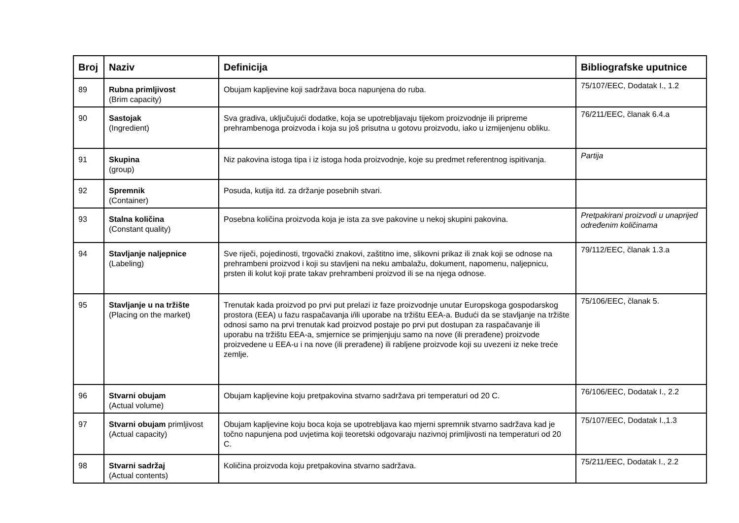| Broj | Naziv | Definicija | Bibliografske uputnice |
| --- | --- | --- | --- |
| 89 | Rubna primljivost (Brim capacity) | Obujam kapljevine koji sadržava boca napunjena do ruba. | 75/107/EEC, Dodatak I., 1.2 |
| 90 | Sastojak (Ingredient) | Sva gradiva, uključujući dodatke, koja se upotrebljavaju tijekom proizvodnje ili pripreme prehrambenoga proizvoda i koja su još prisutna u gotovu proizvodu, iako u izmijenjenu obliku. | 76/211/EEC, članak 6.4.a |
| 91 | Skupina (group) | Niz pakovina istoga tipa i iz istoga hoda proizvodnje, koje su predmet referentnog ispitivanja. | Partija |
| 92 | Spremnik (Container) | Posuda, kutija itd. za držanje posebnih stvari. | |
| 93 | Stalna količina (Constant quality) | Posebna količina proizvoda koja je ista za sve pakovine u nekoj skupini pakovina. | Pretpakirani proizvodi u unaprijed određenim količinama |
| 94 | Stavljanje naljepnice (Labeling) | Sve riječi, pojedinosti, trgovački znakovi, zaštitno ime, slikovni prikaz ili znak koji se odnose na prehrambeni proizvod i koji su stavljeni na neku ambalažu, dokument, napomenu, naljepnicu, prsten ili kolut koji prate takav prehrambeni proizvod ili se na njega odnose. | 79/112/EEC, članak 1.3.a |
| 95 | Stavljanje u na tržište (Placing on the market) | Trenutak kada proizvod po prvi put prelazi iz faze proizvodnje unutar Europskoga gospodarskog prostora (EEA) u fazu raspačavanja i/ili uporabe na tržištu EEA-a. Budući da se stavljanje na tržište odnosi samo na prvi trenutak kad proizvod postaje po prvi put dostupan za raspačavanje ili uporabu na tržištu EEA-a, smjernice se primjenjuju samo na nove (ili prerađene) proizvode proizvedene u EEA-u i na nove (ili prerađene) ili rabljene proizvode koji su uvezeni iz neke treće zemlje. | 75/106/EEC, članak 5. |
| 96 | Stvarni obujam (Actual volume) | Obujam kapljevine koju pretpakovina stvarno sadržava pri temperaturi od 20 C. | 76/106/EEC, Dodatak I., 2.2 |
| 97 | Stvarni obujam primljivost (Actual capacity) | Obujam kapljevine koju boca koja se upotrebljava kao mjerni spremnik stvarno sadržava kad je točno napunjena pod uvjetima koji teoretski odgovaraju nazivnoj primljivosti na temperaturi od 20 C. | 75/107/EEC, Dodatak I.,1.3 |
| 98 | Stvarni sadržaj (Actual contents) | Količina proizvoda koju pretpakovina stvarno sadržava. | 75/211/EEC, Dodatak I., 2.2 |